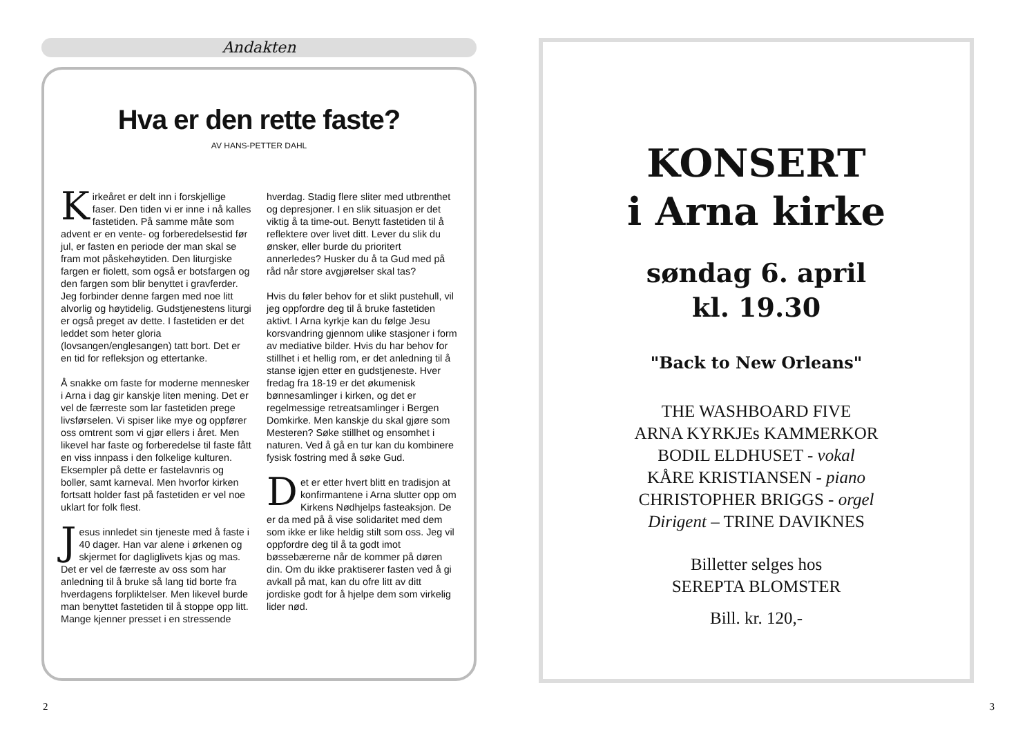Andakten
Hva er den rette faste?
AV HANS-PETTER DAHL
Kirkeåret er delt inn i forskjellige faser. Den tiden vi er inne i nå kalles fastetiden. På samme måte som advent er en vente- og forberedelsestid før jul, er fasten en periode der man skal se fram mot påskehøytiden. Den liturgiske fargen er fiolett, som også er botsfargen og den fargen som blir benyttet i gravferder. Jeg forbinder denne fargen med noe litt alvorlig og høytidelig. Gudstjenestens liturgi er også preget av dette. I fastetiden er det leddet som heter gloria (lovsangen/englesangen) tatt bort. Det er en tid for refleksjon og ettertanke.
Å snakke om faste for moderne mennesker i Arna i dag gir kanskje liten mening. Det er vel de færreste som lar fastetiden prege livsførselen. Vi spiser like mye og oppfører oss omtrent som vi gjør ellers i året. Men likevel har faste og forberedelse til faste fått en viss innpass i den folkelige kulturen. Eksempler på dette er fastelavnris og boller, samt karneval. Men hvorfor kirken fortsatt holder fast på fastetiden er vel noe uklart for folk flest.
Jesus innledet sin tjeneste med å faste i 40 dager. Han var alene i ørkenen og skjermet for dagliglivets kjas og mas. Det er vel de færreste av oss som har anledning til å bruke så lang tid borte fra hverdagens forpliktelser. Men likevel burde man benyttet fastetiden til å stoppe opp litt. Mange kjenner presset i en stressende hverdag. Stadig flere sliter med utbrenthet og depresjoner. I en slik situasjon er det viktig å ta time-out. Benytt fastetiden til å reflektere over livet ditt. Lever du slik du ønsker, eller burde du prioritert annerledes? Husker du å ta Gud med på råd når store avgjørelser skal tas?
Hvis du føler behov for et slikt pustehull, vil jeg oppfordre deg til å bruke fastetiden aktivt. I Arna kyrkje kan du følge Jesu korsvandring gjennom ulike stasjoner i form av mediative bilder. Hvis du har behov for stillhet i et hellig rom, er det anledning til å stanse igjen etter en gudstjeneste. Hver fredag fra 18-19 er det økumenisk bønnesamlinger i kirken, og det er regelmessige retreatsamlinger i Bergen Domkirke. Men kanskje du skal gjøre som Mesteren? Søke stillhet og ensomhet i naturen. Ved å gå en tur kan du kombinere fysisk fostring med å søke Gud.
Det er etter hvert blitt en tradisjon at konfirmantene i Arna slutter opp om Kirkens Nødhjelps fasteaksjon. De er da med på å vise solidaritet med dem som ikke er like heldig stilt som oss. Jeg vil oppfordre deg til å ta godt imot bøssebærerne når de kommer på døren din. Om du ikke praktiserer fasten ved å gi avkall på mat, kan du ofre litt av ditt jordiske godt for å hjelpe dem som virkelig lider nød.
2
KONSERT
i Arna kirke
søndag 6. april
kl. 19.30
"Back to New Orleans"
THE WASHBOARD FIVE
ARNA KYRKJEs KAMMERKOR
BODIL ELDHUSET - vokal
KÅRE KRISTIANSEN - piano
CHRISTOPHER BRIGGS - orgel
Dirigent – TRINE DAVIKNES
Billetter selges hos
SEREPTA BLOMSTER
Bill. kr. 120,-
3